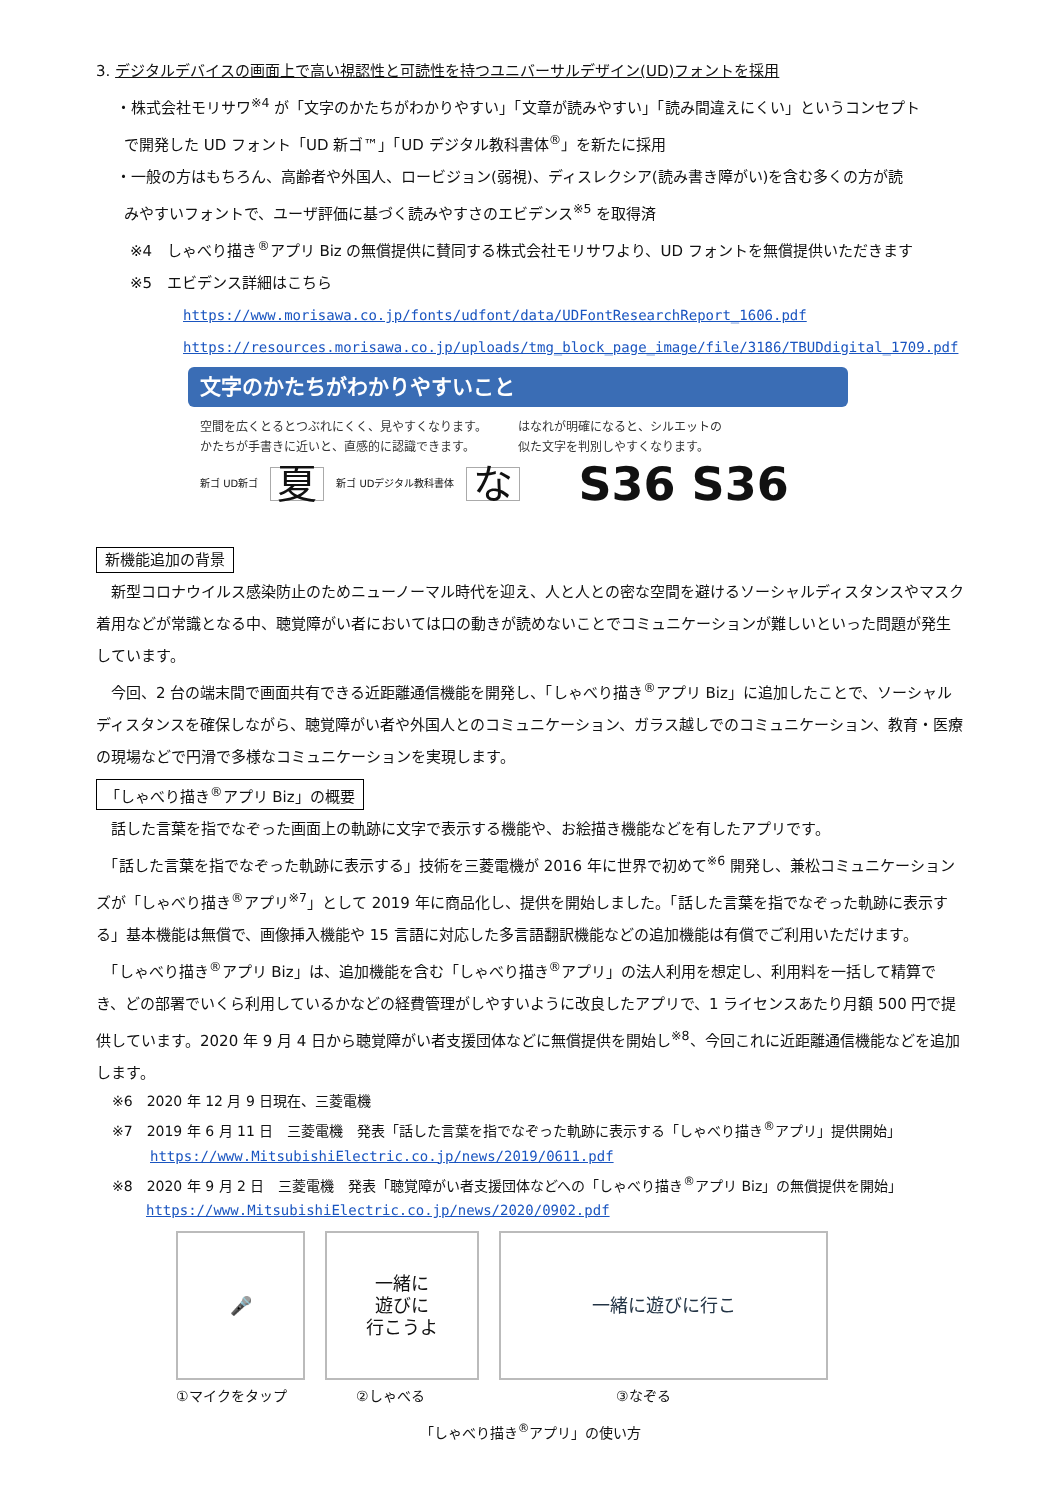3. デジタルデバイスの画面上で高い視認性と可読性を持つユニバーサルデザイン(UD)フォントを採用
・株式会社モリサワ<sup>※4</sup> が「文字のかたちがわかりやすい」「文章が読みやすい」「読み間違えにくい」というコンセプト
で開発した UD フォント「UD 新ゴ™」「UD デジタル教科書体<sup>®</sup>」を新たに採用
・一般の方はもちろん、高齢者や外国人、ロービジョン(弱視)、ディスレクシア(読み書き障がい)を含む多くの方が読
みやすいフォントで、ユーザ評価に基づく読みやすさのエビデンス<sup>※5</sup> を取得済
※4　しゃべり描き<sup>®</sup>アプリ Biz の無償提供に賛同する株式会社モリサワより、UD フォントを無償提供いただきます
※5　エビデンス詳細はこちら
https://www.morisawa.co.jp/fonts/udfont/data/UDFontResearchReport_1606.pdf
https://resources.morisawa.co.jp/uploads/tmg_block_page_image/file/3186/TBUDdigital_1709.pdf
文字のかたちがわかりやすいこと
空間を広くとるとつぶれにくく、見やすくなります。
かたちが手書きに近いと、直感的に認識できます。
はなれが明確になると、シルエットの
似た文字を判別しやすくなります。
新ゴ UD新ゴ 夏 新ゴ UDデジタル教科書体 な S36 S36
新機能追加の背景
　新型コロナウイルス感染防止のためニューノーマル時代を迎え、人と人との密な空間を避けるソーシャルディスタンスやマスク着用などが常識となる中、聴覚障がい者においては口の動きが読めないことでコミュニケーションが難しいといった問題が発生しています。
　今回、2 台の端末間で画面共有できる近距離通信機能を開発し、「しゃべり描き<sup>®</sup>アプリ Biz」に追加したことで、ソーシャルディスタンスを確保しながら、聴覚障がい者や外国人とのコミュニケーション、ガラス越しでのコミュニケーション、教育・医療の現場などで円滑で多様なコミュニケーションを実現します。
「しゃべり描き<sup>®</sup>アプリ Biz」の概要
　話した言葉を指でなぞった画面上の軌跡に文字で表示する機能や、お絵描き機能などを有したアプリです。
　「話した言葉を指でなぞった軌跡に表示する」技術を三菱電機が 2016 年に世界で初めて<sup>※6</sup> 開発し、兼松コミュニケーションズが「しゃべり描き<sup>®</sup>アプリ<sup>※7</sup>」として 2019 年に商品化し、提供を開始しました。「話した言葉を指でなぞった軌跡に表示する」基本機能は無償で、画像挿入機能や 15 言語に対応した多言語翻訳機能などの追加機能は有償でご利用いただけます。
　「しゃべり描き<sup>®</sup>アプリ Biz」は、追加機能を含む「しゃべり描き<sup>®</sup>アプリ」の法人利用を想定し、利用料を一括して精算でき、どの部署でいくら利用しているかなどの経費管理がしやすいように改良したアプリで、1 ライセンスあたり月額 500 円で提供しています。2020 年 9 月 4 日から聴覚障がい者支援団体などに無償提供を開始し<sup>※8</sup>、今回これに近距離通信機能などを追加します。
※6　2020 年 12 月 9 日現在、三菱電機
※7　2019 年 6 月 11 日　三菱電機　発表「話した言葉を指でなぞった軌跡に表示する「しゃべり描き<sup>®</sup>アプリ」提供開始」
https://www.MitsubishiElectric.co.jp/news/2019/0611.pdf
※8　2020 年 9 月 2 日　三菱電機　発表「聴覚障がい者支援団体などへの「しゃべり描き<sup>®</sup>アプリ Biz」の無償提供を開始」
https://www.MitsubishiElectric.co.jp/news/2020/0902.pdf
🎤
一緒に
遊びに
行こうよ
一緒に遊びに行こ
①マイクをタップ ②しゃべる ③なぞる
「しゃべり描き<sup>®</sup>アプリ」の使い方